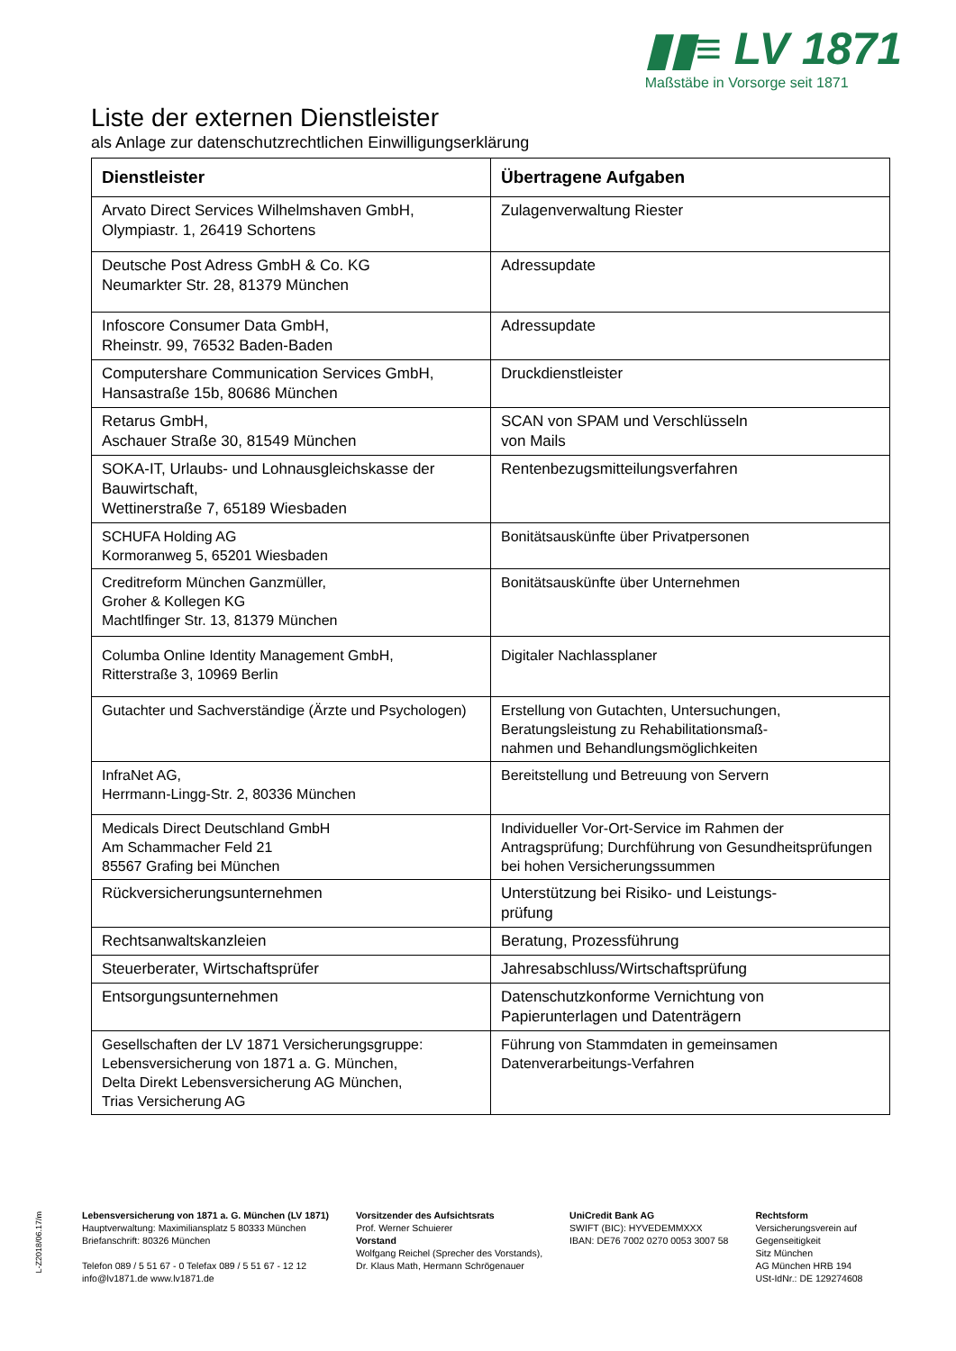▮▮≡ LV 1871
Maßstäbe in Vorsorge seit 1871
Liste der externen Dienstleister
als Anlage zur datenschutzrechtlichen Einwilligungserklärung
| Dienstleister | Übertragene Aufgaben |
| --- | --- |
| Arvato Direct Services Wilhelmshaven GmbH, Olympiastr. 1, 26419 Schortens | Zulagenverwaltung Riester |
| Deutsche Post Adress GmbH & Co. KG Neumarkter Str. 28, 81379 München | Adressupdate |
| Infoscore Consumer Data GmbH, Rheinstr. 99, 76532 Baden-Baden | Adressupdate |
| Computershare Communication Services GmbH, Hansastraße 15b, 80686 München | Druckdienstleister |
| Retarus GmbH, Aschauer Straße 30, 81549 München | SCAN von SPAM und Verschlüsseln von Mails |
| SOKA-IT, Urlaubs- und Lohnausgleichskasse der Bauwirtschaft, Wettinerstraße 7, 65189 Wiesbaden | Rentenbezugsmitteilungsverfahren |
| SCHUFA Holding AG Kormoranweg 5, 65201 Wiesbaden | Bonitätsauskünfte über Privatpersonen |
| Creditreform München Ganzmüller, Groher & Kollegen KG Machtlfinger Str. 13, 81379 München | Bonitätsauskünfte über Unternehmen |
| Columba Online Identity Management GmbH, Ritterstraße 3, 10969 Berlin | Digitaler Nachlassplaner |
| Gutachter und Sachverständige (Ärzte und Psychologen) | Erstellung von Gutachten, Untersuchungen, Beratungsleistung zu Rehabilitationsmaß- nahmen und Behandlungsmöglichkeiten |
| InfraNet AG, Herrmann-Lingg-Str. 2, 80336 München | Bereitstellung und Betreuung von Servern |
| Medicals Direct Deutschland GmbH Am Schammacher Feld 21 85567 Grafing bei München | Individueller Vor-Ort-Service im Rahmen der Antragsprüfung; Durchführung von Gesundheitsprüfungen bei hohen Versicherungssummen |
| Rückversicherungsunternehmen | Unterstützung bei Risiko- und Leistungs- prüfung |
| Rechtsanwaltskanzleien | Beratung, Prozessführung |
| Steuerberater, Wirtschaftsprüfer | Jahresabschluss/Wirtschaftsprüfung |
| Entsorgungsunternehmen | Datenschutzkonforme Vernichtung von Papierunterlagen und Datenträgern |
| Gesellschaften der LV 1871 Versicherungsgruppe: Lebensversicherung von 1871 a. G. München, Delta Direkt Lebensversicherung AG München, Trias Versicherung AG | Führung von Stammdaten in gemeinsamen Datenverarbeitungs-Verfahren |
L-Z2018/06.17/m
Lebensversicherung von 1871 a. G. München (LV 1871)
Hauptverwaltung: Maximiliansplatz 5 80333 München
Briefanschrift: 80326 München
Telefon 089 / 5 51 67 - 0 Telefax 089 / 5 51 67 - 12 12
info@lv1871.de www.lv1871.de
Vorsitzender des Aufsichtsrats
Prof. Werner Schuierer
Vorstand
Wolfgang Reichel (Sprecher des Vorstands),
Dr. Klaus Math, Hermann Schrögenauer
UniCredit Bank AG
SWIFT (BIC): HYVEDEMMXXX
IBAN: DE76 7002 0270 0053 3007 58
Rechtsform
Versicherungsverein auf
Gegenseitigkeit
Sitz München
AG München HRB 194
USt-IdNr.: DE 129274608